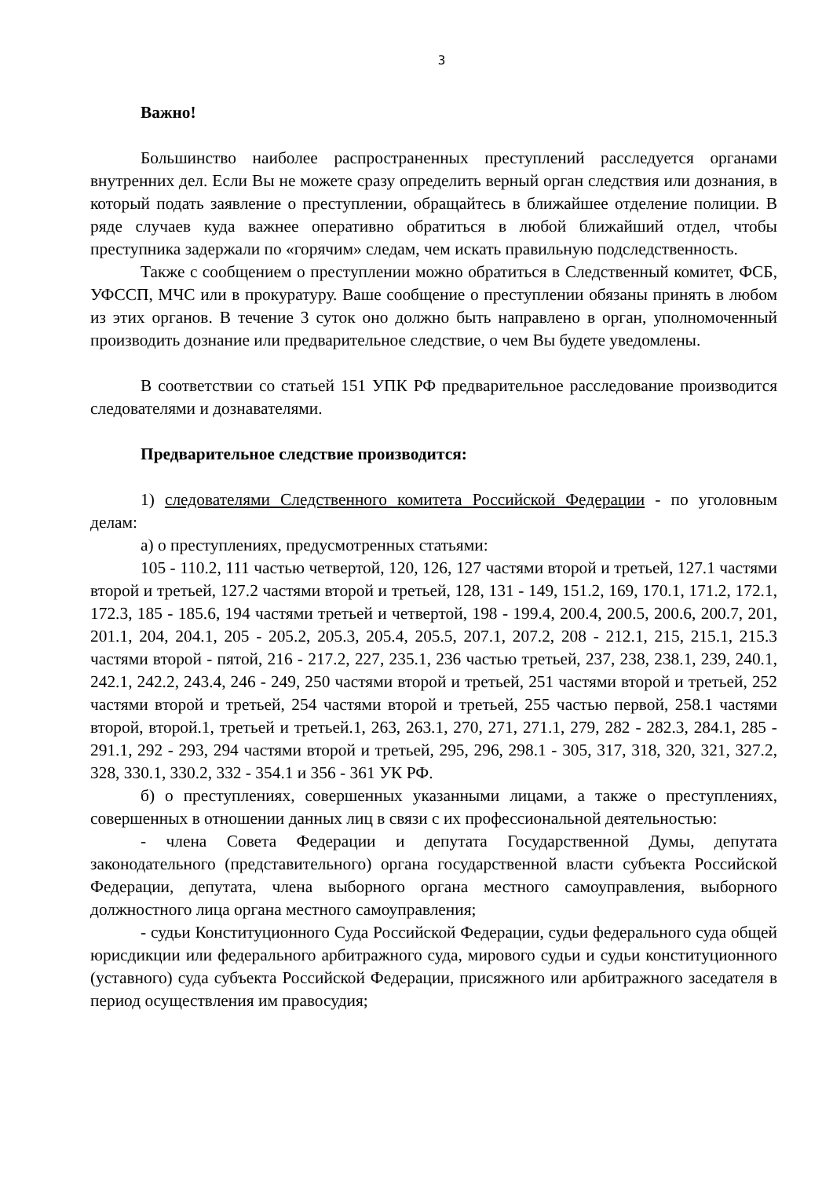3
Важно!
Большинство наиболее распространенных преступлений расследуется органами внутренних дел. Если Вы не можете сразу определить верный орган следствия или дознания, в который подать заявление о преступлении, обращайтесь в ближайшее отделение полиции. В ряде случаев куда важнее оперативно обратиться в любой ближайший отдел, чтобы преступника задержали по «горячим» следам, чем искать правильную подследственность.
Также с сообщением о преступлении можно обратиться в Следственный комитет, ФСБ, УФССП, МЧС или в прокуратуру. Ваше сообщение о преступлении обязаны принять в любом из этих органов. В течение 3 суток оно должно быть направлено в орган, уполномоченный производить дознание или предварительное следствие, о чем Вы будете уведомлены.
В соответствии со статьей 151 УПК РФ предварительное расследование производится следователями и дознавателями.
Предварительное следствие производится:
1) следователями Следственного комитета Российской Федерации - по уголовным делам:
а) о преступлениях, предусмотренных статьями:
105 - 110.2, 111 частью четвертой, 120, 126, 127 частями второй и третьей, 127.1 частями второй и третьей, 127.2 частями второй и третьей, 128, 131 - 149, 151.2, 169, 170.1, 171.2, 172.1, 172.3, 185 - 185.6, 194 частями третьей и четвертой, 198 - 199.4, 200.4, 200.5, 200.6, 200.7, 201, 201.1, 204, 204.1, 205 - 205.2, 205.3, 205.4, 205.5, 207.1, 207.2, 208 - 212.1, 215, 215.1, 215.3 частями второй - пятой, 216 - 217.2, 227, 235.1, 236 частью третьей, 237, 238, 238.1, 239, 240.1, 242.1, 242.2, 243.4, 246 - 249, 250 частями второй и третьей, 251 частями второй и третьей, 252 частями второй и третьей, 254 частями второй и третьей, 255 частью первой, 258.1 частями второй, второй.1, третьей и третьей.1, 263, 263.1, 270, 271, 271.1, 279, 282 - 282.3, 284.1, 285 - 291.1, 292 - 293, 294 частями второй и третьей, 295, 296, 298.1 - 305, 317, 318, 320, 321, 327.2, 328, 330.1, 330.2, 332 - 354.1 и 356 - 361 УК РФ.
б) о преступлениях, совершенных указанными лицами, а также о преступлениях, совершенных в отношении данных лиц в связи с их профессиональной деятельностью:
- члена Совета Федерации и депутата Государственной Думы, депутата законодательного (представительного) органа государственной власти субъекта Российской Федерации, депутата, члена выборного органа местного самоуправления, выборного должностного лица органа местного самоуправления;
- судьи Конституционного Суда Российской Федерации, судьи федерального суда общей юрисдикции или федерального арбитражного суда, мирового судьи и судьи конституционного (уставного) суда субъекта Российской Федерации, присяжного или арбитражного заседателя в период осуществления им правосудия;